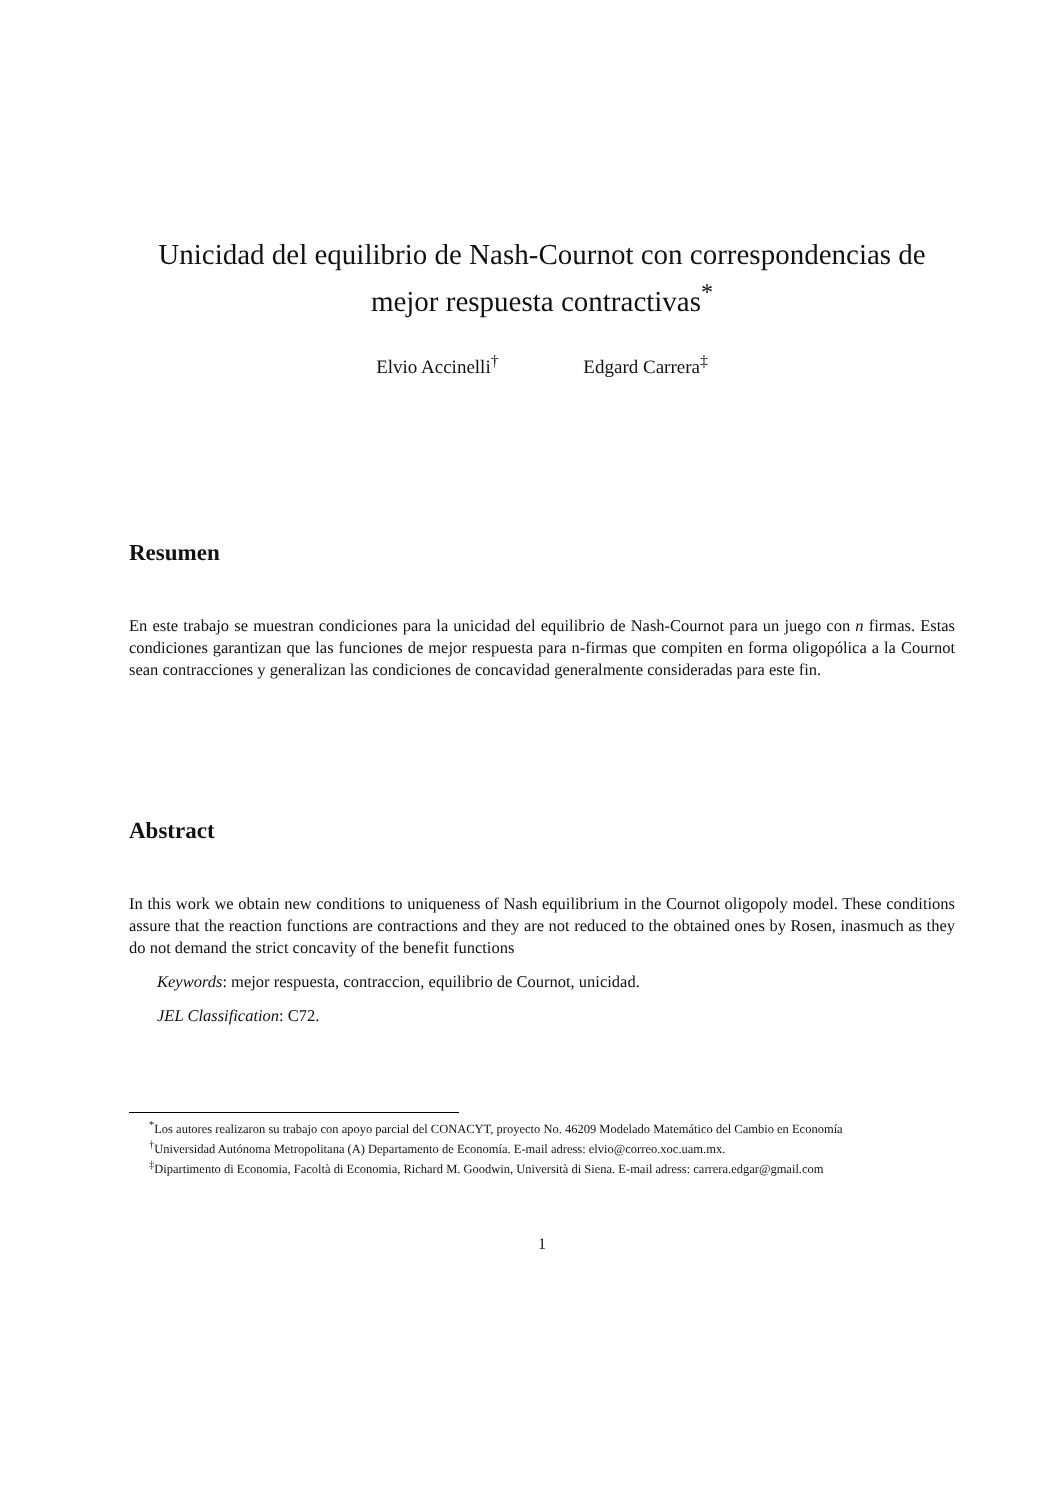Unicidad del equilibrio de Nash-Cournot con correspondencias de mejor respuesta contractivas<sup>*</sup>
Elvio Accinelli<sup>†</sup> Edgard Carrera<sup>‡</sup>
Resumen
En este trabajo se muestran condiciones para la unicidad del equilibrio de Nash-Cournot para un juego con n firmas. Estas condiciones garantizan que las funciones de mejor respuesta para n-firmas que compiten en forma oligopólica a la Cournot sean contracciones y generalizan las condiciones de concavidad generalmente consideradas para este fin.
Abstract
In this work we obtain new conditions to uniqueness of Nash equilibrium in the Cournot oligopoly model. These conditions assure that the reaction functions are contractions and they are not reduced to the obtained ones by Rosen, inasmuch as they do not demand the strict concavity of the benefit functions
Keywords: mejor respuesta, contraccion, equilibrio de Cournot, unicidad.
JEL Classification: C72.
<sup>*</sup> Los autores realizaron su trabajo con apoyo parcial del CONACYT, proyecto No. 46209 Modelado Matemático del Cambio en Economía
<sup>†</sup> Universidad Autónoma Metropolitana (A) Departamento de Economía. E-mail adress: elvio@correo.xoc.uam.mx.
<sup>‡</sup> Dipartimento di Economia, Facoltà di Economia, Richard M. Goodwin, Università di Siena. E-mail adress: carrera.edgar@gmail.com
1